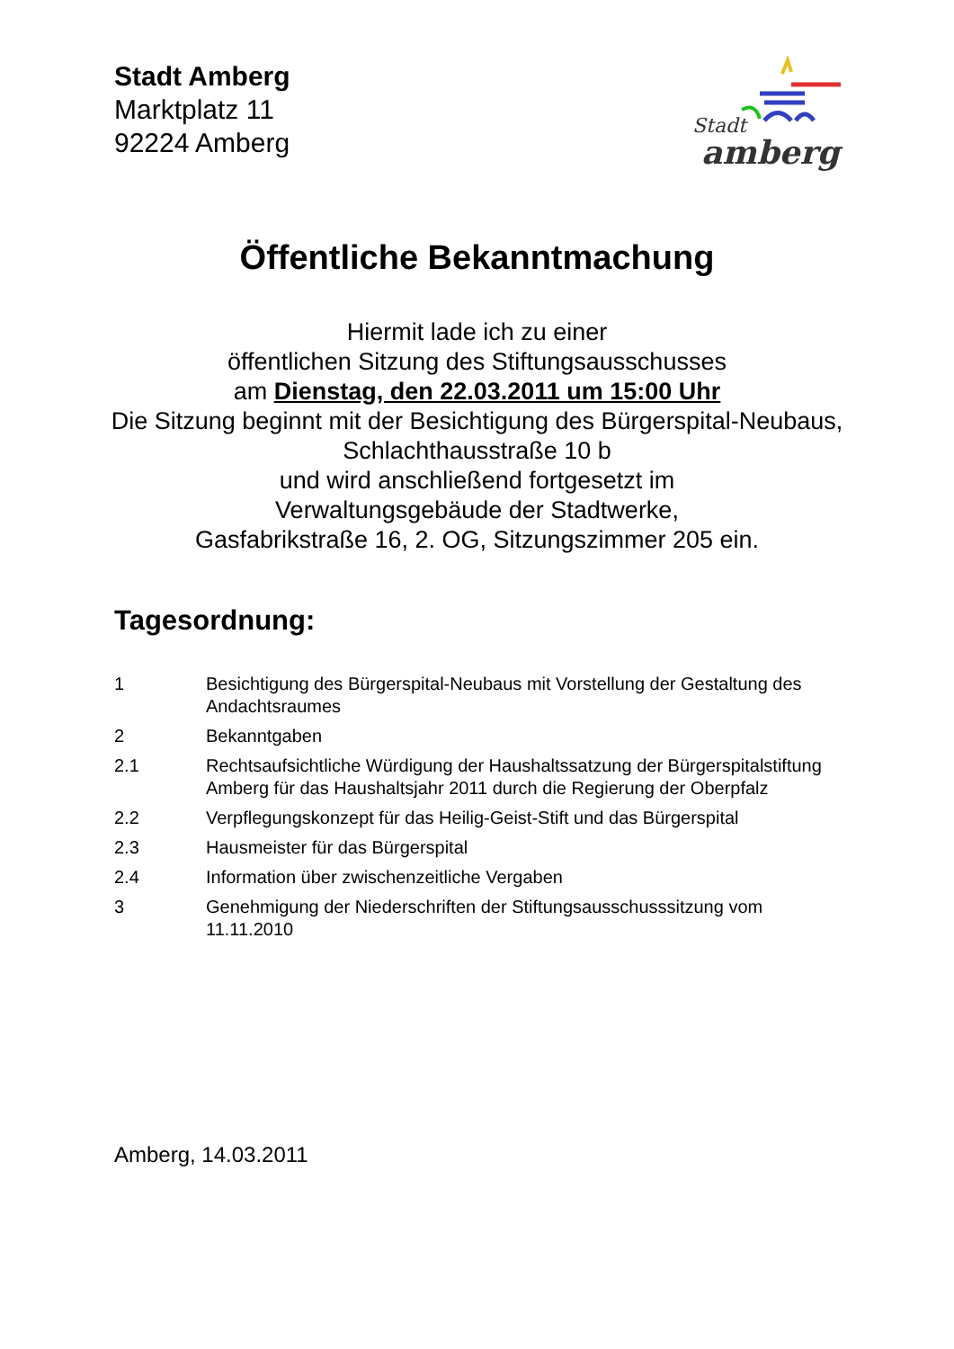Stadt Amberg
Marktplatz 11
92224 Amberg
Stadt
amberg
Öffentliche Bekanntmachung
Hiermit lade ich zu einer
öffentlichen Sitzung des Stiftungsausschusses
am Dienstag, den 22.03.2011 um 15:00 Uhr
Die Sitzung beginnt mit der Besichtigung des Bürgerspital-Neubaus,
Schlachthausstraße 10 b
und wird anschließend fortgesetzt im
Verwaltungsgebäude der Stadtwerke,
Gasfabrikstraße 16, 2. OG, Sitzungszimmer 205 ein.
Tagesordnung:
| 1 | Besichtigung des Bürgerspital-Neubaus mit Vorstellung der Gestaltung des Andachtsraumes |
| 2 | Bekanntgaben |
| 2.1 | Rechtsaufsichtliche Würdigung der Haushaltssatzung der Bürgerspitalstiftung Amberg für das Haushaltsjahr 2011 durch die Regierung der Oberpfalz |
| 2.2 | Verpflegungskonzept für das Heilig-Geist-Stift und das Bürgerspital |
| 2.3 | Hausmeister für das Bürgerspital |
| 2.4 | Information über zwischenzeitliche Vergaben |
| 3 | Genehmigung der Niederschriften der Stiftungsausschusssitzung vom 11.11.2010 |
Amberg, 14.03.2011